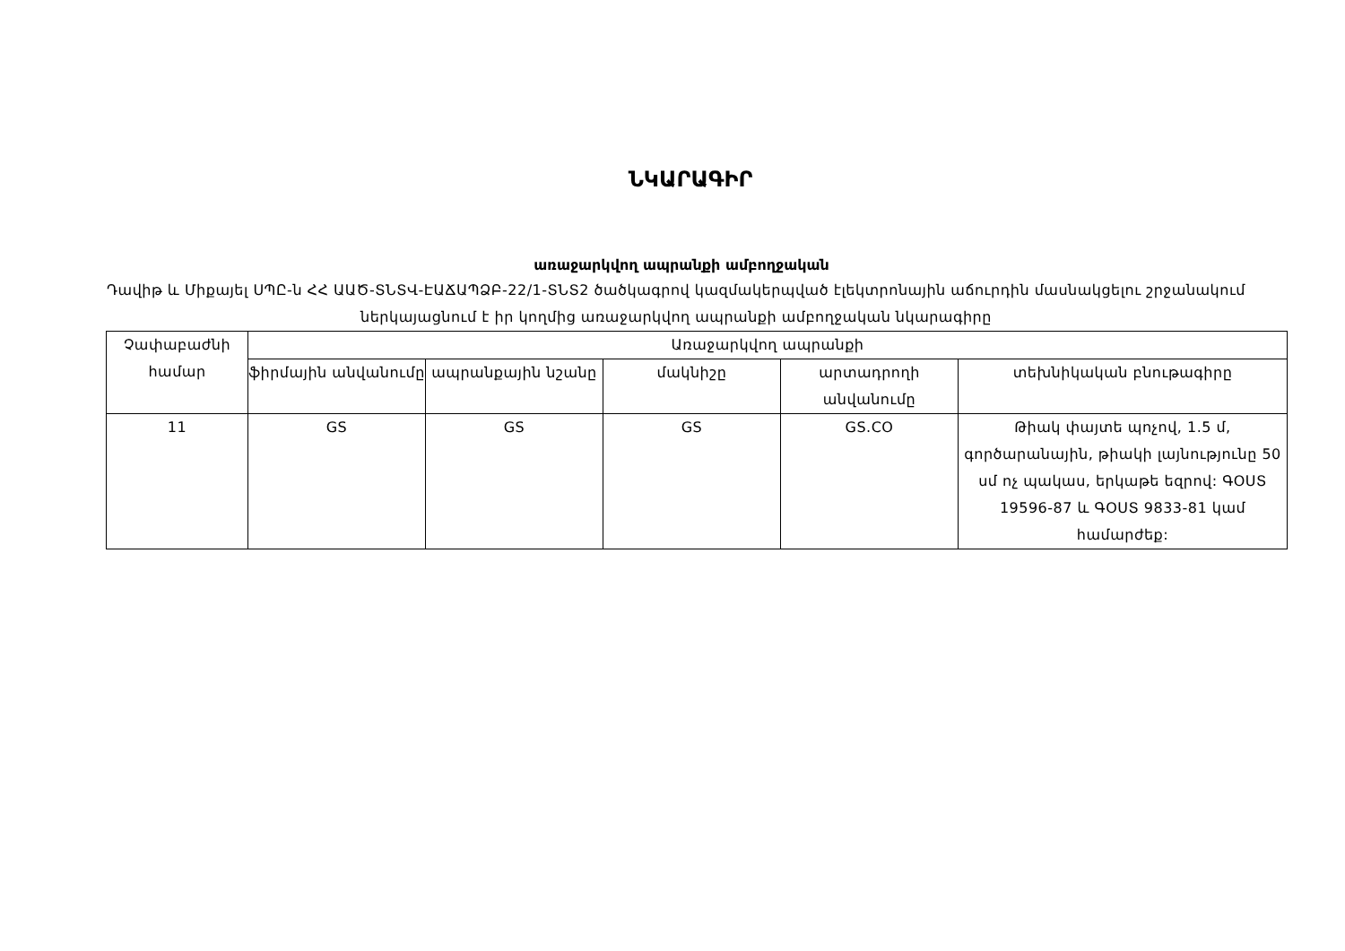ՆԿԱՐԱԳԻՐ
առաջարկվող ապրանքի ամբողջական
Դավիթ և Միքայել ՍՊԸ-ն ՀՀ ԱԱԾ-ՏՆՏՎ-ԷԱՃԱՊՁԲ-22/1-ՏՆՏ2 ծածկագրով կազմակերպված էլեկտրոնային աճուրդին մասնակցելու շրջանակում ներկայացնում է իր կողմից առաջարկվող ապրանքի ամբողջական նկարագիրը
| Չափաբաժնի համար | Առաջարկվող ապրանքի | | | | |
| --- | --- | --- | --- | --- | --- |
| | ֆիրմային անվանումը | ապրանքային նշանը | մակնիշը | արտադրողի անվանումը | տեխնիկական բնութագիրը |
| 11 | GS | GS | GS | GS.CO | Թիակ փայտե պոչով, 1.5 մ, գործարանային, թիակի լայնությունը 50 սմ ոչ պակաս, երկաթե եզրով: ԳՕՍՏ 19596-87 և ԳՕՍՏ 9833-81 կամ համարժեք: |